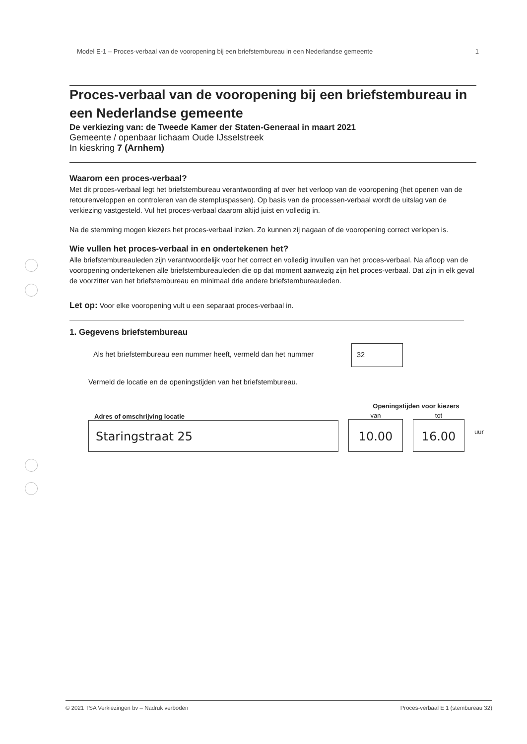Model E-1 – Proces-verbaal van de vooropening bij een briefstembureau in een Nederlandse gemeente 1
Proces-verbaal van de vooropening bij een briefstembureau in een Nederlandse gemeente
De verkiezing van: de Tweede Kamer der Staten-Generaal in maart 2021
Gemeente / openbaar lichaam Oude IJsselstreek
In kieskring 7 (Arnhem)
Waarom een proces-verbaal?
Met dit proces-verbaal legt het briefstembureau verantwoording af over het verloop van de vooropening (het openen van de retourenveloppen en controleren van de stempluspassen). Op basis van de processen-verbaal wordt de uitslag van de verkiezing vastgesteld. Vul het proces-verbaal daarom altijd juist en volledig in.
Na de stemming mogen kiezers het proces-verbaal inzien. Zo kunnen zij nagaan of de vooropening correct verlopen is.
Wie vullen het proces-verbaal in en ondertekenen het?
Alle briefstembureauleden zijn verantwoordelijk voor het correct en volledig invullen van het proces-verbaal. Na afloop van de vooropening ondertekenen alle briefstembureauleden die op dat moment aanwezig zijn het proces-verbaal. Dat zijn in elk geval de voorzitter van het briefstembureau en minimaal drie andere briefstembureauleden.
Let op: Voor elke vooropening vult u een separaat proces-verbaal in.
1. Gegevens briefstembureau
Als het briefstembureau een nummer heeft, vermeld dan het nummer
32
Vermeld de locatie en de openingstijden van het briefstembureau.
Adres of omschrijving locatie
Staringstraat 25
Openingstijden voor kiezers
van
10.00
tot
16.00
uur
© 2021 TSA Verkiezingen bv – Nadruk verboden Proces-verbaal E 1 (stembureau 32)